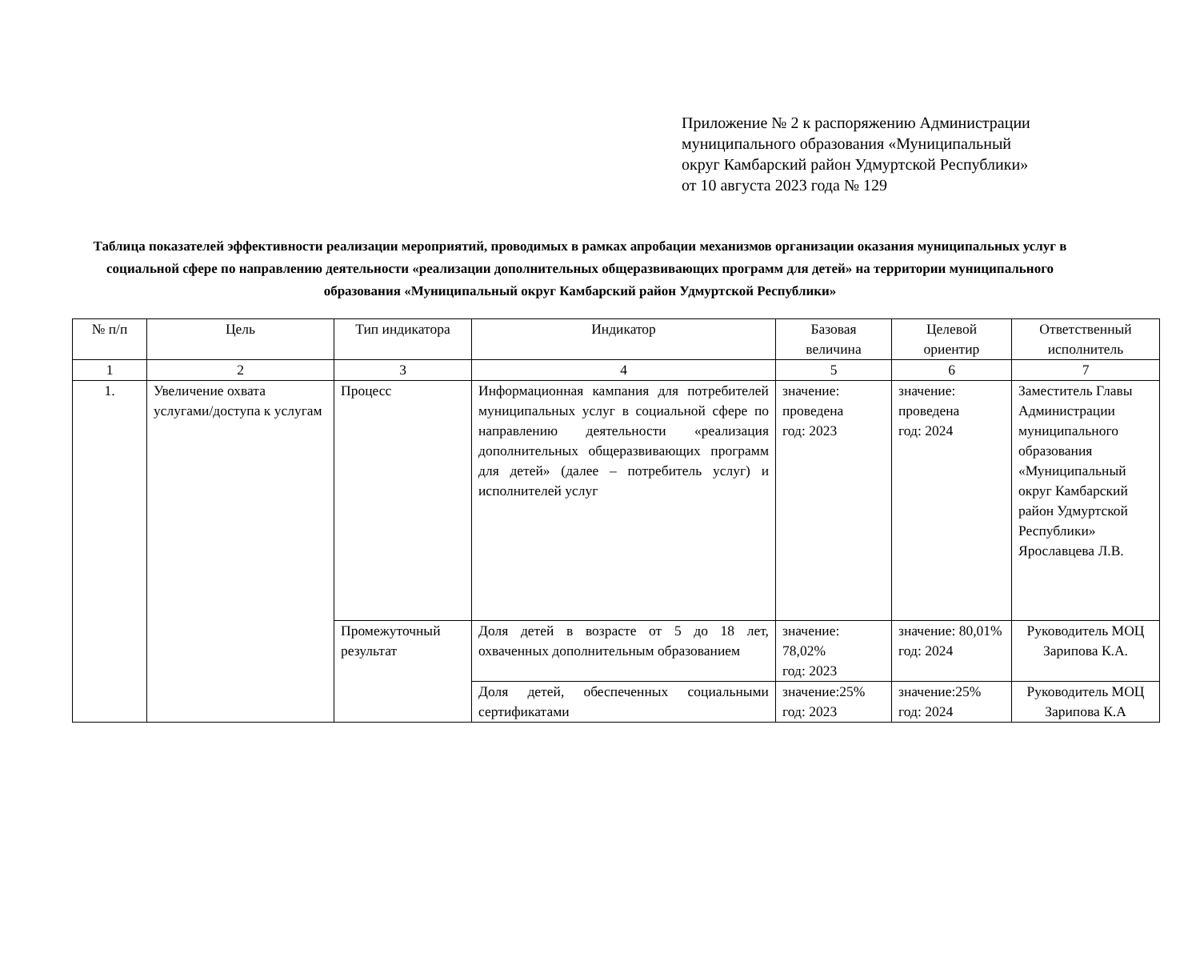Приложение № 2 к распоряжению Администрации
муниципального образования «Муниципальный
округ Камбарский район Удмуртской Республики»
от 10 августа 2023 года № 129
Таблица показателей эффективности реализации мероприятий, проводимых в рамках апробации механизмов организации оказания муниципальных услуг в социальной сфере по направлению деятельности «реализации дополнительных общеразвивающих программ для детей» на территории муниципального образования «Муниципальный округ Камбарский район Удмуртской Республики»
| № п/п | Цель | Тип индикатора | Индикатор | Базовая величина | Целевой ориентир | Ответственный исполнитель |
| --- | --- | --- | --- | --- | --- | --- |
| 1 | 2 | 3 | 4 | 5 | 6 | 7 |
| 1. | Увеличение охвата услугами/доступа к услугам | Процесс | Информационная кампания для потребителей муниципальных услуг в социальной сфере по направлению деятельности «реализация дополнительных общеразвивающих программ для детей» (далее – потребитель услуг) и исполнителей услуг | значение: проведена год: 2023 | значение: проведена год: 2024 | Заместитель Главы Администрации муниципального образования «Муниципальный округ Камбарский район Удмуртской Республики» Ярославцева Л.В. |
| | | Промежуточный результат | Доля детей в возрасте от 5 до 18 лет, охваченных дополнительным образованием | значение: 78,02% год: 2023 | значение: 80,01% год: 2024 | Руководитель МОЦ Зарипова К.А. |
| | | | Доля детей, обеспеченных социальными сертификатами | значение:25% год: 2023 | значение:25% год: 2024 | Руководитель МОЦ Зарипова К.А |